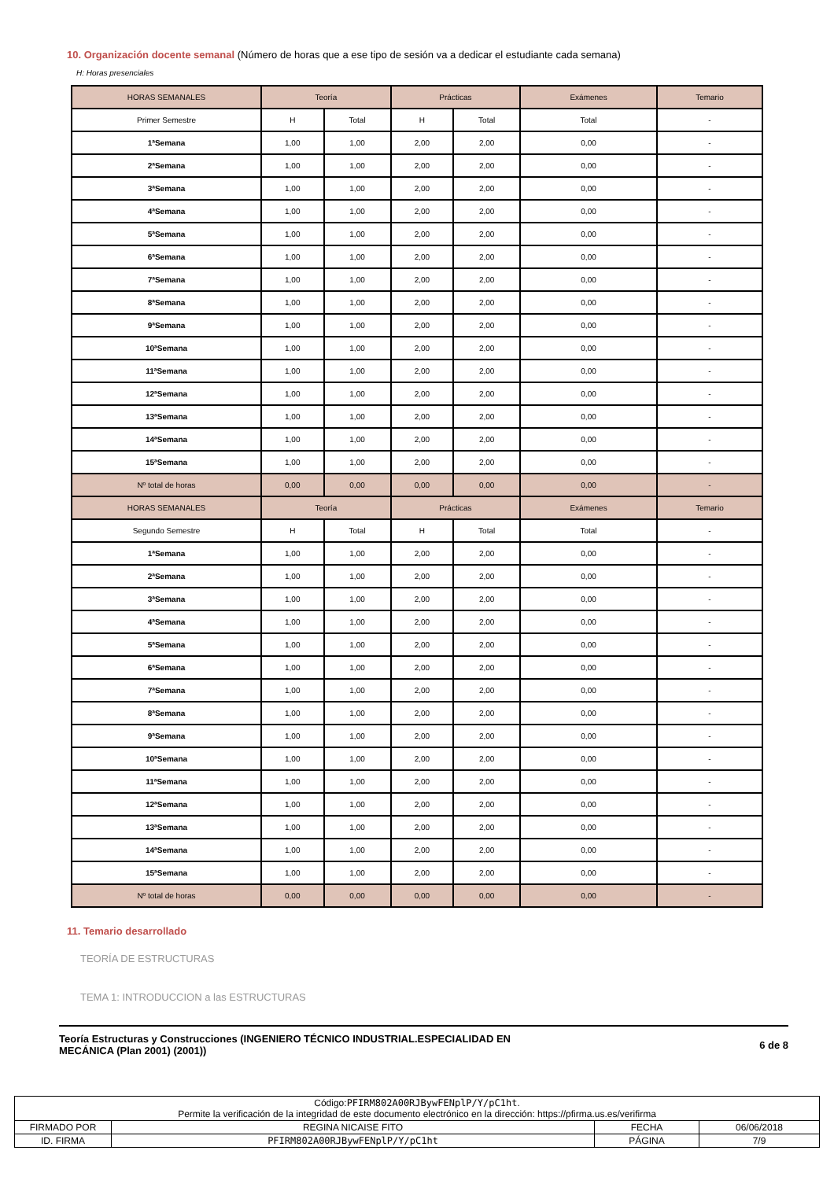10. Organización docente semanal (Número de horas que a ese tipo de sesión va a dedicar el estudiante cada semana)
H: Horas presenciales
| HORAS SEMANALES | Teoría | | Prácticas | | Exámenes | Temario |
| Primer Semestre | H | Total | H | Total | Total | - |
| 1ªSemana | 1,00 | 1,00 | 2,00 | 2,00 | 0,00 | - |
| 2ªSemana | 1,00 | 1,00 | 2,00 | 2,00 | 0,00 | - |
| 3ªSemana | 1,00 | 1,00 | 2,00 | 2,00 | 0,00 | - |
| 4ªSemana | 1,00 | 1,00 | 2,00 | 2,00 | 0,00 | - |
| 5ªSemana | 1,00 | 1,00 | 2,00 | 2,00 | 0,00 | - |
| 6ªSemana | 1,00 | 1,00 | 2,00 | 2,00 | 0,00 | - |
| 7ªSemana | 1,00 | 1,00 | 2,00 | 2,00 | 0,00 | - |
| 8ªSemana | 1,00 | 1,00 | 2,00 | 2,00 | 0,00 | - |
| 9ªSemana | 1,00 | 1,00 | 2,00 | 2,00 | 0,00 | - |
| 10ªSemana | 1,00 | 1,00 | 2,00 | 2,00 | 0,00 | - |
| 11ªSemana | 1,00 | 1,00 | 2,00 | 2,00 | 0,00 | - |
| 12ªSemana | 1,00 | 1,00 | 2,00 | 2,00 | 0,00 | - |
| 13ªSemana | 1,00 | 1,00 | 2,00 | 2,00 | 0,00 | - |
| 14ªSemana | 1,00 | 1,00 | 2,00 | 2,00 | 0,00 | - |
| 15ªSemana | 1,00 | 1,00 | 2,00 | 2,00 | 0,00 | - |
| Nº total de horas | 0,00 | 0,00 | 0,00 | 0,00 | 0,00 | - |
| HORAS SEMANALES | Teoría | | Prácticas | | Exámenes | Temario |
| Segundo Semestre | H | Total | H | Total | Total | - |
| 1ªSemana | 1,00 | 1,00 | 2,00 | 2,00 | 0,00 | - |
| 2ªSemana | 1,00 | 1,00 | 2,00 | 2,00 | 0,00 | - |
| 3ªSemana | 1,00 | 1,00 | 2,00 | 2,00 | 0,00 | - |
| 4ªSemana | 1,00 | 1,00 | 2,00 | 2,00 | 0,00 | - |
| 5ªSemana | 1,00 | 1,00 | 2,00 | 2,00 | 0,00 | - |
| 6ªSemana | 1,00 | 1,00 | 2,00 | 2,00 | 0,00 | - |
| 7ªSemana | 1,00 | 1,00 | 2,00 | 2,00 | 0,00 | - |
| 8ªSemana | 1,00 | 1,00 | 2,00 | 2,00 | 0,00 | - |
| 9ªSemana | 1,00 | 1,00 | 2,00 | 2,00 | 0,00 | - |
| 10ªSemana | 1,00 | 1,00 | 2,00 | 2,00 | 0,00 | - |
| 11ªSemana | 1,00 | 1,00 | 2,00 | 2,00 | 0,00 | - |
| 12ªSemana | 1,00 | 1,00 | 2,00 | 2,00 | 0,00 | - |
| 13ªSemana | 1,00 | 1,00 | 2,00 | 2,00 | 0,00 | - |
| 14ªSemana | 1,00 | 1,00 | 2,00 | 2,00 | 0,00 | - |
| 15ªSemana | 1,00 | 1,00 | 2,00 | 2,00 | 0,00 | - |
| Nº total de horas | 0,00 | 0,00 | 0,00 | 0,00 | 0,00 | - |
11. Temario desarrollado
TEORÍA DE ESTRUCTURAS
TEMA 1: INTRODUCCION a las ESTRUCTURAS
Teoría Estructuras y Construcciones (INGENIERO TÉCNICO INDUSTRIAL.ESPECIALIDAD EN
MECÁNICA (Plan 2001) (2001))
6 de 8
| Código: PFIRM802A00RJBywFENplP/Y/pC1ht . Permite la verificación de la integridad de este documento electrónico en la dirección: https://pfirma.us.es/verifirma | | | |
| FIRMADO POR | REGINA NICAISE FITO | FECHA | 06/06/2018 |
| ID. FIRMA | PFIRM802A00RJBywFENplP/Y/pC1ht | PÁGINA | 7/9 |